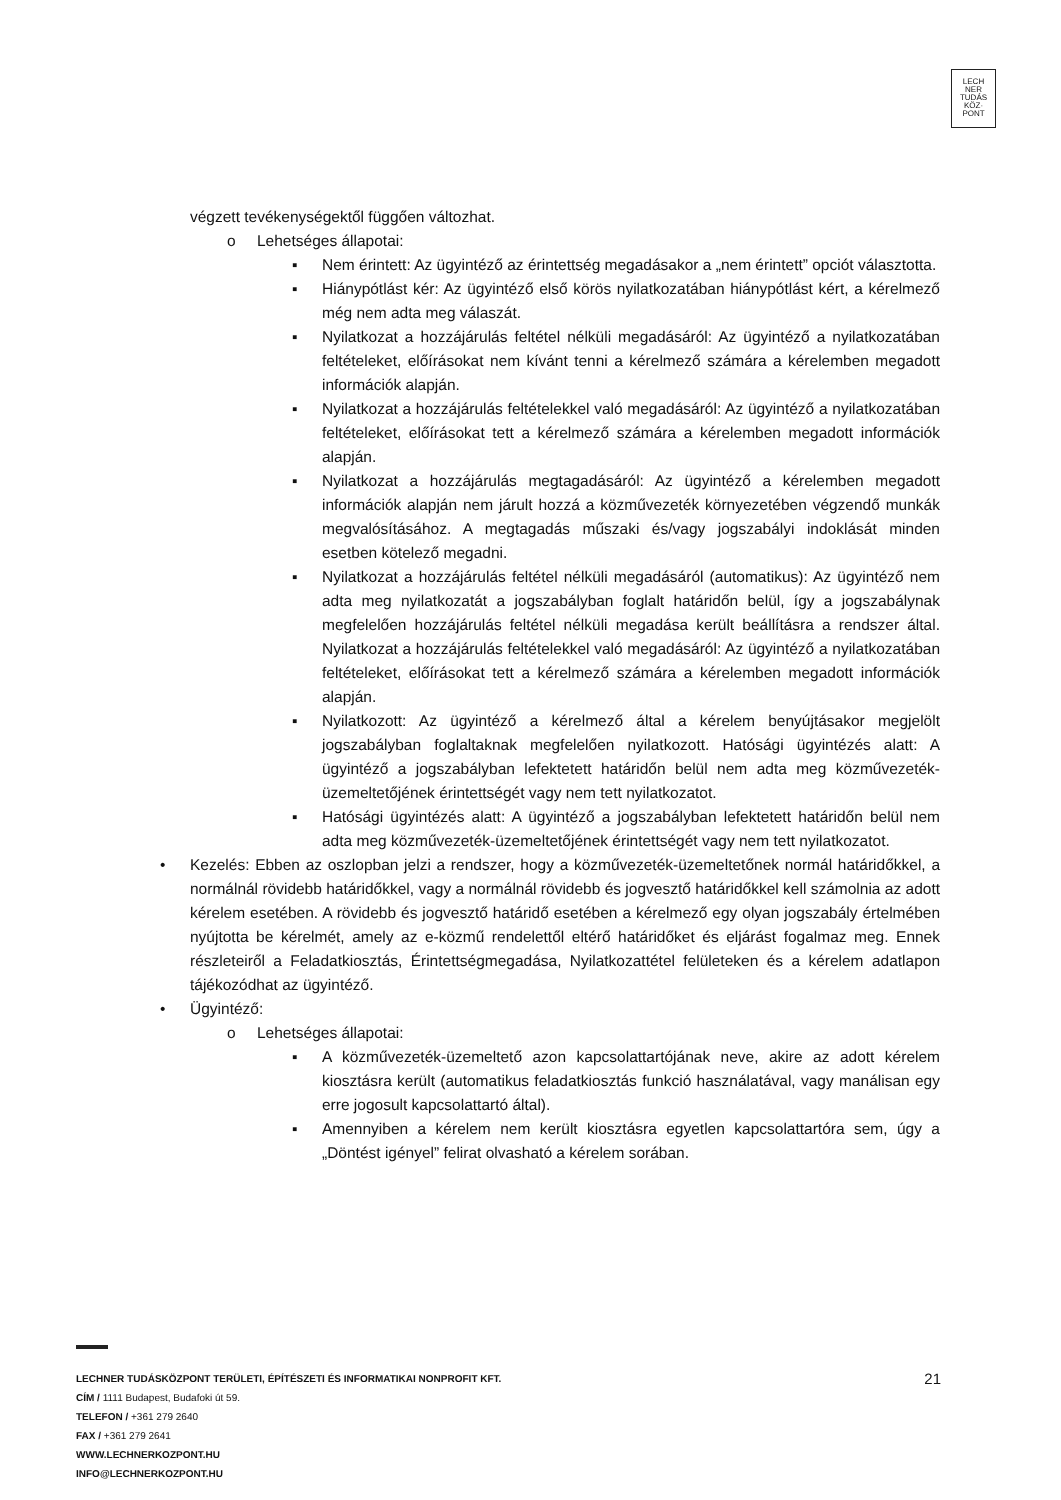LECH
NER
TUDÁS
KÖZ·
PONT
végzett tevékenységektől függően változhat.
o Lehetséges állapotai:
▪ Nem érintett: Az ügyintéző az érintettség megadásakor a „nem érintett” opciót választotta.
▪ Hiánypótlást kér: Az ügyintéző első körös nyilatkozatában hiánypótlást kért, a kérelmező még nem adta meg válaszát.
▪ Nyilatkozat a hozzájárulás feltétel nélküli megadásáról: Az ügyintéző a nyilatkozatában feltételeket, előírásokat nem kívánt tenni a kérelmező számára a kérelemben megadott információk alapján.
▪ Nyilatkozat a hozzájárulás feltételekkel való megadásáról: Az ügyintéző a nyilatkozatában feltételeket, előírásokat tett a kérelmező számára a kérelemben megadott információk alapján.
▪ Nyilatkozat a hozzájárulás megtagadásáról: Az ügyintéző a kérelemben megadott információk alapján nem járult hozzá a közművezeték környezetében végzendő munkák megvalósításához. A megtagadás műszaki és/vagy jogszabályi indoklását minden esetben kötelező megadni.
▪ Nyilatkozat a hozzájárulás feltétel nélküli megadásáról (automatikus): Az ügyintéző nem adta meg nyilatkozatát a jogszabályban foglalt határidőn belül, így a jogszabálynak megfelelően hozzájárulás feltétel nélküli megadása került beállításra a rendszer által. Nyilatkozat a hozzájárulás feltételekkel való megadásáról: Az ügyintéző a nyilatkozatában feltételeket, előírásokat tett a kérelmező számára a kérelemben megadott információk alapján.
▪ Nyilatkozott: Az ügyintéző a kérelmező által a kérelem benyújtásakor megjelölt jogszabályban foglaltaknak megfelelően nyilatkozott. Hatósági ügyintézés alatt: A ügyintéző a jogszabályban lefektetett határidőn belül nem adta meg közművezeték-üzemeltetőjének érintettségét vagy nem tett nyilatkozatot.
▪ Hatósági ügyintézés alatt: A ügyintéző a jogszabályban lefektetett határidőn belül nem adta meg közművezeték-üzemeltetőjének érintettségét vagy nem tett nyilatkozatot.
• Kezelés: Ebben az oszlopban jelzi a rendszer, hogy a közművezeték-üzemeltetőnek normál határidőkkel, a normálnál rövidebb határidőkkel, vagy a normálnál rövidebb és jogvesztő határidőkkel kell számolnia az adott kérelem esetében. A rövidebb és jogvesztő határidő esetében a kérelmező egy olyan jogszabály értelmében nyújtotta be kérelmét, amely az e-közmű rendelettől eltérő határidőket és eljárást fogalmaz meg. Ennek részleteiről a Feladatkiosztás, Érintettségmegadása, Nyilatkozattétel felületeken és a kérelem adatlapon tájékozódhat az ügyintéző.
• Ügyintéző:
o Lehetséges állapotai:
▪ A közművezeték-üzemeltető azon kapcsolattartójának neve, akire az adott kérelem kiosztásra került (automatikus feladatkiosztás funkció használatával, vagy manálisan egy erre jogosult kapcsolattartó által).
▪ Amennyiben a kérelem nem került kiosztásra egyetlen kapcsolattartóra sem, úgy a „Döntést igényel” felirat olvasható a kérelem sorában.
LECHNER TUDÁSKÖZPONT TERÜLETI, ÉPÍTÉSZETI ÉS INFORMATIKAI NONPROFIT KFT. 21
CÍM / 1111 Budapest, Budafoki út 59.
TELEFON / +361 279 2640
FAX / +361 279 2641
WWW.LECHNERKOZPONT.HU
INFO@LECHNERKOZPONT.HU